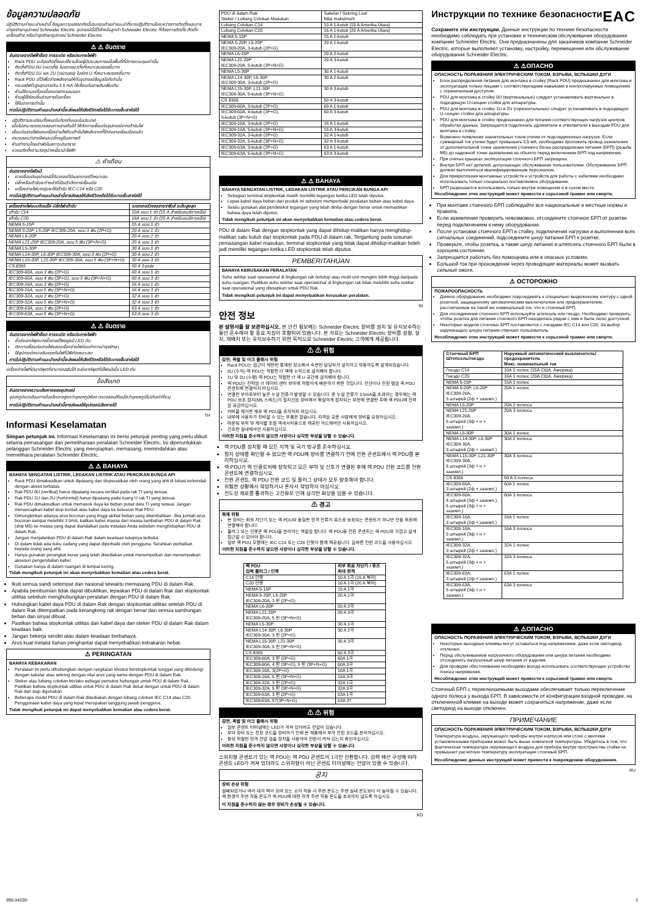ข้อมูลความปลอดภัย
ปฏิบัติตามคำแนะนำเหล่านี้ ข้อมูลความปลอดภัยนี้ประกอบด้วยคำแนะนำที่ควรปฏิบัติตามในระหว่างการติดตั้งและการบำรุงรักษาอุปกรณ์ Schneider Electric อุปกรณ์นี้มีไว้สำหรับลูกค้า Schneider Electric ที่ต้องการติดตั้ง ติดตั้ง เคลื่อนย้าย หรือบำรุงรักษาอุปกรณ์ Schneider Electric
⚠ ⚠ อันตราย
อันตรายจากไฟฟ้าช็อต การระเบิด หรือประกายไฟฟ้า
Rack PDU จะต้องติดตั้งและใช้งานโดยผู้มีประสบการณ์ในพื้นที่ที่มีการควบคุมเท่านั้น
ติดตั้งPDU 0U (แนวตั้ง) ในแถวแนวตั้งที่เหมาะสมของชั้นวาง
ติดตั้งPDU 1U และ 2U (แนวนอน) ในช่อง U ที่เหมาะสมของชั้นวาง
Rack PDU มีไว้เพื่อจ่ายพลังงานให้กับอุปกรณ์ข้อมูลไอทีเท่านั้น
กระแสไฟรั่วสูงสุดอาจเกิน 3.5 mA ให้เชื่อมต่อสายดินเพิ่มเติม
ห้ามใช้งานเครื่องเมื่อถอดฝาครอบออก
ห้ามผู้ใช้ซ่อมชิ้นส่วนภายในเครื่อง
ใช้ในอาคารเท่านั้น
การไม่ปฏิบัติตามคำแนะนำเหล่านี้จะส่งผลให้เสียชีวิตหรือได้รับบาดเจ็บสาหัสได้
ปฏิบัติตามระเบียบทั้งหมดในท้องถิ่นและในประเทศ
เมื่อไม่สามารถตรวจสอบการสายดินได้ ให้ตัดการเชื่อมต่ออุปกรณ์จากเต้ารับไฟ
เชื่อมต่อสายไฟของเครื่องจ่ายไฟกับเต้ารับไฟหลังจากที่ได้ต่อสายเรียบร้อยแล้ว
ตรวจสอบว่าสายไฟและปลั๊กอยู่ในสภาพดี
ห้ามทำงานโดยลำพังในสภาวะอันตราย
ควรแต่งตั้งตามวัสดุนำเหนี่ยวนำไฟฟ้า
⚠ คำเตือน
อันตรายจากไฟไหม้
ควรเชื่อมต่ออุปกรณ์นี้กับวงจรที่มีเบรกเกอร์ที่เหมาะสม
ปลั๊กหรือเต้ารับจะทำหน้าที่เป็นตัวตัดการเชื่อมต่อ
เครื่องจ่ายไฟบางรุ่นจะให้เต้ารับ IEC C14 หรือ C20
การไม่ปฏิบัติตามคำแนะนำเหล่านี้อาจส่งผลให้เสียชีวิตหรือได้รับบาดเจ็บสาหัสได้
| เครื่องจ่ายไฟแบบติดแร็ค ปลั๊กไฟ/เต้ารับ | เบรกเกอร์วงจรสาขา/ฟิวส์ ระดับสูงสุด |
| --- | --- |
| เต้ารับ C14 | 10A แบบ 1 ขั้ว (15 A สำหรับอเมริกาเหนือ) |
| เต้ารับ C20 | 16A แบบ 1 ขั้ว (20 A สำหรับอเมริกาเหนือ) |
| NEMA 5-15P | 15 A แบบ 1 ขั้ว |
| NEMA 5-20P, L5-20P IEC309-20A, แบบ 3 พิน (2P+G) | 20 A แบบ 1 ขั้ว |
| NEMA L6-20P | 20 A แบบ 2 ขั้ว |
| NEMA L21-20P IEC309-20A, แบบ 5 พิน (3P+N+G) | 20 A แบบ 3 ขั้ว |
| NEMA L5-30P | 30 A แบบ 1 ขั้ว |
| NEMA L14-30P, L6-30P IEC309-30A, แบบ 3 พิน (2P+G) | 30 A แบบ 2 ขั้ว |
| NEMA L15-30P, L21-30P IEC309-30A, แบบ 5 พิน (3P+N+G) | 30 A แบบ 3 ขั้ว |
| CS 8365 | 50 A 3-pole |
| IEC309-60A, แบบ 3 พิน (2P+G) | 60 A แบบ 1 ขั้ว |
| IEC309-60A, แบบ 4 พิน (3P+G), แบบ 5 พิน (3P+N+G) | 60 A แบบ 3 ขั้ว |
| IEC309-16A, แบบ 3 พิน (2P+G) | 16 A แบบ 1 ขั้ว |
| IEC309-16A, แบบ 5 พิน (3P+N+G) | 16 A แบบ 3 ขั้ว |
| IEC309-32A, แบบ 3 พิน (2P+G) | 32 A แบบ 1 ขั้ว |
| IEC309-32A, แบบ 5 พิน (3P+N+G) | 32 A แบบ 3 ขั้ว |
| IEC309-63A, แบบ 3 พิน (2P+G) | 63 A แบบ 1 ขั้ว |
| IEC309-63A, แบบ 5 พิน (3P+N+G) | 63 A แบบ 3 ขั้ว |
⚠ ⚠ อันตราย
อันตรายจากไฟฟ้าช็อต การระเบิด หรือประกายไฟฟ้า
ขั้วต่อเอาต์พุตบางขั้วอาจมีไฟอยู่แม้ LED ดับ
ตัดการเชื่อมต่อสายไฟของเครื่องจ่ายไฟก่อนทำการบำรุงรักษา
ใช้อุปกรณ์ตรวจจับแรงดันไฟที่มีพิกัดเหมาะสม
การไม่ปฏิบัติตามคำแนะนำเหล่านี้จะส่งผลให้เสียชีวิตหรือได้รับบาดเจ็บสาหัสได้
เครื่องจ่ายไฟที่มีเอาต์พุตที่สามารถสลับได้ จะมีเอาต์พุตที่มีไฟแม้เมื่อ LED ดับ
ข้อสังเกต
อันตรายจากความเสียหายของอุปกรณ์
อุณหภูมิแวดล้อมภายในแร็คอาจสูงกว่าอุณหภูมิห้อง ตรวจสอบให้แน่ใจว่าอุณหภูมิไม่เกินค่าที่ระบุ
การไม่ปฏิบัติตามคำแนะนำเหล่านี้อาจส่งผลให้อุปกรณ์เสียหายได้
TH
Informasi Keselamatan
Simpan petunjuk ini. Informasi Keselamatan ini berisi petunjuk penting yang perlu diikuti selama pemasangan dan pemeliharaan peralatan Schneider Electric. Ini diperuntukkan pelanggan Schneider Electric yang menyiapkan, memasang, memindahkan atau memelihara peralatan Schneider Electric.
⚠ ⚠ BAHAYA
BAHAYA SENGATAN LISTRIK, LEDAKAN LISTRIK ATAU PERCIKAN BUNGA API
Rack PDU dimaksudkan untuk dipasang dan dioperasikan oleh orang yang ahli di lokasi terkendali dengan akses terbatas.
Rak PDU 0U (vertikal) harus dipasang secara vertikal pada rak TI yang sesuai.
Rak PDU 1U dan 2U (horizontal) harus dipasang pada ruang U rak TI yang sesuai.
Rak PDU dimaksudkan untuk memasok daya ke beban pusat data TI yang sesuai. Jangan menancapkan kabel stop kontak atau kabel daya ke keluaran Rak PDU.
Dimungkinkan adanya arus bocoran yang tinggi akibat beban yang ditambahkan. Jika jumlah arus bocoran sampai melebihi 3.5mA, kaitkan kabel massa dari massa tambahan PDU di dalam Rak (drat M5) ke massa yang dapat diandalkan pada instalasi Anda sebelum menghidupkan PDU di dalam Rak.
Jangan menjalankan PDU di dalam Rak dalam keadaan tutupnya terbuka.
Di dalam tidak ada suku cadang yang dapat diperbaiki oleh pengguna. Serahkan perbaikan kepada orang yang ahli.
Hanya gunakan perangkat keras yang telah disediakan untuk menempelkan dan menempatkan aksesori pengendalian kabel.
Gunakan hanya di dalam ruangan di tempat kering.
Tidak mengikuti petunjuk ini akan menyebabkan kematian atau cedera berat.
Ikuti semua sandi setempat dan nasional sewaktu memasang PDU di dalam Rak.
Apabila pembumian tidak dapat dibuktikan, lepaskan PDU di dalam Rak dari stopkontak utilitas sebelum menghubungkan peralatan dengan PDU di dalam Rak.
Hubungkan kabel daya PDU di dalam Rak dengan stopkontak utilitas setelah PDU di dalam Rak ditempatkan pada kerangkeng rak dengan benar dan semua sambungan beban dan sinyal dibuat.
Pastikan bahwa stopkontak utilitas dan kabel daya dan steker PDU di dalam Rak dalam keadaan baik.
Jangan bekerja sendiri atau dalam keadaan berbahaya.
Arus kuat melalui bahan penghantar dapat menyebabkan kebakaran hebat.
⚠ PERINGATAN
BAHAYA KEBAKARAN
Peralatan ini perlu dihubungkan dengan rangkaian khusus berstopkontak tunggal yang dilindungi dengan sakelar atau sekring dengan nilai arus yang sama dengan PDU di dalam Rak.
Steker atau lubang colokan berlaku sebagai pemutus hubungan untuk PDU di dalam Rak. Pastikan bahwa stopkontak utilitas untuk PDU di dalam Rak dekat dengan untuk PDU di dalam Rak dan siap digunakan.
Beberapa model PDU di dalam Rak disediakan dengan lubang colokan IEC C14 atau C20. Penggunaan kabel daya yang tepat merupakan tanggung jawab pengguna.
Tidak mengikuti petunjuk ini dapat menyebabkan kematian atau cedera berat.
| PDU di dalam Rak Steker / Lubang Colokan Masukan | Sakelar / Sekring Luar Nilai maksimum |
| Lubang Colokan C14 | 10 A 1-kutub (15 A Amerika Utara) |
| Lubang Colokan C20 | 16 A 1-kutub (20 A Amerika Utara) |
| NEMA 5-15P | 15 A 1-kutub |
| NEMA 5-20P, L5-20P IEC309-20A, 3-kutub (2P+G) | 20 A 1-kutub |
| NEMA L6-20P | 20 A 2-kutub |
| NEMA L21-20P IEC309-20A, 5-kutub (3P+N+G) | 20 A 3-kutub |
| NEMA L5-30P | 30 A 1-kutub |
| NEMA L14-30P, L6-30P IEC309-30A, 3-kutub (2P+G) | 30 A 2-kutub |
| NEMA L15-30P, L21-30P IEC309-30A, 5-kutub (3P+N+G) | 30 A 3-kutub |
| CS 8365 | 50 A 3-kutub |
| IEC309-60A, 3-kutub (2P+G) | 60 A 1-kutub |
| IEC309-60A, 4-kutub (3P+G), 5-kutub (3P+N+G) | 60 A 3-kutub |
| IEC309-16A, 3-kutub (2P+G) | 16 A 1-kutub |
| IEC309-16A, 5-kutub (3P+N+G) | 16 A 3-kutub |
| IEC309-32A, 3-kutub (2P+G) | 32 A 1-kutub |
| IEC309-32A, 5-kutub (3P+N+G) | 32 A 3-kutub |
| IEC309-63A, 3-kutub (2P+G) | 63 A 1-kutub |
| IEC309-63A, 5-kutub (3P+N+G) | 63 A 3-kutub |
⚠ ⚠ BAHAYA
BAHAYA SENGATAN LISTRIK, LEDAKAN LISTRIK ATAU PERCIKAN BUNGA API
Sebagian terminal stopkontak masih memiliki tegangan ketika LED telah diputus.
Lepas kabel daya beban dari produk ini sebelum memperbaiki peralatan beban atau kabel daya.
Selalu gunakan alat pendeteksi tegangan yang telah dinilai dengan benar untuk memastikan bahwa daya telah diputus.
Tidak mengikuti petunjuk ini akan menyebabkan kematian atau cedera berat.
PDU di dalam Rak dengan stopkontak yang dapat dihidup-matikan hanya menghidup-matikan satu kutub dari stopkontak pada PDU di dalam rak. Tergantung pada susunan pemasangan kabel masukan, terminal stopkontak yang tidak dapat dihidup-matikan boleh jadi memiliki tegangan ketika LED stopkontak telah diputus.
PEMBERITAHUAN
BAHAYA KERUSAKAN PERALATAN
Suhu sekitar saat operasional di lingkungan rak tertutup atau multi-unit mungkin lebih tinggi daripada suhu ruangan. Pastikan suhu sekitar saat operasional di lingkungan rak tidak melebihi suhu sekitar saat operasional yang ditetapkan untuk PDU Rak.
Tidak mengikuti petunjuk ini dapat menyebabkan kerusakan peralatan.
IN
안전 정보
본 설명서를 잘 보관하십시오. 본 안전 정보에는 Schneider Electric 장비를 설치 및 유지보수하는 동안 준수해야 할 중요 지침이 포함되어 있습니다. 본 자료는 Schneider Electric 장비를 설정, 설치, 재배치 또는 유지보수하기 위한 목적으로 Schneider Electric 고객에게 제공됩니다.
⚠ ⚠ 위험
감전, 폭발 및 아크 플래시 위험
Rack PDU는 접근이 제한된 통제된 장소에서 숙련된 담당자가 설치하고 작동하도록 설계되었습니다.
0U (수직) 랙 PDU는 적합한 IT 랙에 수직으로 설치해야 합니다.
1U 및 2U (수평) 랙 PDU는 적합한 IT 랙 U 공간에 설치해야 합니다.
랙 PDU는 전력을 IT 데이터 센터 부하에 적합하게 배분하기 위한 것입니다. 전선이나 전원 탭을 랙 PDU 콘센트에 연결하지 마십시오.
연결된 부하로부터 높은 누설 전류가 발생할 수 있습니다. 총 누설 전류가 3.5mA를 초과하는 경우에는 랙 PDU 보조 접지(M5 스레드)의 접지선을 장비에서 확실하게 접지되는 부분에 연결한 후에 랙 PDU에 전력을 공급하십시오.
커버를 제거한 채로 랙 PDU를 조작하지 마십시오.
내부에 사용자가 정비할 수 있는 부품은 없습니다. 자격을 갖춘 사람에게 정비를 요청하십시오.
마운팅 부착 및 케이블 조절 액세서리용으로 제공된 하드웨어만 사용하십시오.
건조한 실내에서만 사용하십시오.
이러한 지침을 준수하지 않으면 사망이나 심각한 부상을 당할 수 있습니다.
랙 PDU를 설치할 때 모든 지역 및 국가 법규를 준수하십시오.
접지 상태를 확인할 수 없으면 랙 PDU에 장비를 연결하기 전에 전원 콘센트에서 랙 PDU를 분리하십시오.
랙 PDU가 랙 인클로저에 장착되고 모든 부하 및 신호가 연결된 후에 랙 PDU 전원 코드를 전원 콘센트에 연결하십시오.
전원 콘센트, 랙 PDU 전원 코드 및 플러그 상태가 모두 양호해야 합니다.
위험한 상황에서 작업하거나 혼자서 작업하지 마십시오.
전도성 재료를 통과하는 고전류로 인해 심각한 화상을 입을 수 있습니다.
⚠ 경고
화재 위험
본 장비는 회로 차단기 또는 랙 PDU와 동일한 정격 전류의 퓨즈로 보호되는 콘센트가 하나만 전용 회로에 연결해야 합니다.
플러그 또는 인렛은 랙 PDU를 분리하는 역할을 합니다. 랙 PDU용 전원 콘센트는 랙 PDU와 가깝고 쉽게 접근할 수 있어야 합니다.
일부 랙 PDU 모델에는 IEC C14 또는 C20 인렛이 함께 제공됩니다. 올바른 전원 코드를 사용하십시오.
이러한 지침을 준수하지 않으면 사망이나 심각한 부상을 당할 수 있습니다.
| 랙 PDU 입력 플러그 / 인렛 | 외부 회로 차단기 / 퓨즈 최대 정격 |
| --- | --- |
| C14 인렛 | 10 A 1극 (15 A 북미) |
| C20 인렛 | 16 A 1극 (20 A 북미) |
| NEMA 5-15P | 15 A 1극 |
| NEMA 5-20P, L5-20P IEC309-20A, 3 핀 (2P+G) | 20 A 1극 |
| NEMA L6-20P | 20 A 2극 |
| NEMA L21-20P IEC309-20A, 5 핀 (3P+N+G) | 20 A 3극 |
| NEMA L5-30P | 30 A 1극 |
| NEMA L14-30P, L6-30P IEC309-30A, 3 핀 (2P+G) | 30 A 2극 |
| NEMA L15-30P, L21-30P IEC309-30A, 5 핀 (3P+N+G) | 30 A 3극 |
| CS 8365 | 50 A 3극 |
| IEC309-60A, 3 핀 (2P+G) | 60A 1극 |
| IEC309-60A, 4 핀 (3P+G), 5 핀 (3P+N+G) | 60A 3극 |
| IEC309-16A, 3(2P+G) | 16A 1극 |
| IEC309-16A, 5 핀 (3P+N+G) | 16A 3극 |
| IEC309-32A, 3 핀 (2P+G) | 32A 1극 |
| IEC309-32A, 5 핀 (3P+N+G) | 32A 3극 |
| IEC309-63A, 3 핀 (2P+G) | 63A 1극 |
| IEC309-63A, 5?(3P+N+G) | 63A 3? |
⚠ ⚠ 위험
감전, 폭발 및 아크 플래시 위험
일부 콘센트 터미널에는 LED가 꺼져 있더라도 전압이 있습니다.
부하 장비 또는 전원 코드를 정비하기 전에 본 제품에서 부하 전원 코드를 분리하십시오.
항상 적절한 정격 전압 검출 장치를 사용하여 전원이 꺼져 있는지 확인하십시오.
이러한 지침을 준수하지 않으면 사망이나 심각한 부상을 당할 수 있습니다.
스위치형 콘센트가 있는 랙 PDU는 랙 PDU 콘센트의 1극만 전환합니다. 입력 배선 구성에 따라 콘센트 LED가 꺼져 있더라도 스위치형이 아닌 콘센트 터미널에는 전압이 있을 수 있습니다.
공지
장비 손상 위험
밀폐되었거나 여러 대의 랙이 모여 있는 곳의 작동 시 주변 온도는 주변 실내 온도보다 더 높아질 수 있습니다. 랙 환경의 주변 작동 온도가 랙 PDU에 대한 정격 주변 작동 온도를 초과하지 않도록 하십시오.
이 지침을 준수하지 않는 경우 장비가 손상될 수 있습니다.
KO
Инструкции по технике безопасности
EAC
Сохраните эти инструкции. Данные инструкции по технике безопасности необходимо соблюдать при установке и техническом обслуживании оборудования компании Schneider Electric. Они предназначены для заказчиков компании Schneider Electric, которые выполняют установку, настройку, перемещение или обслуживание оборудования Schneider Electric.
⚠ ⚠ОПАСНО
ОПАСНОСТЬ ПОРАЖЕНИЯ ЭЛЕКТРИЧЕСКИМ ТОКОМ, ВЗРЫВА, ВСПЫШКИ ДУГИ
Блок распределения питания для монтажа в стойку (Rack PDU) предназначен для монтажа и эксплуатации только лицами с соответствующими навыками в контролируемых помещениях с ограниченным доступом.
PDU для монтажа в стойку 0U (вертикальные) следует устанавливать вертикально в подходящую U-секцию стойки для аппаратуры.
PDU для монтажа в стойку 1U и 2U (горизонтальные) следует устанавливать в подходящую U-секцию стойки для аппаратуры.
PDU для монтажа в стойку предназначен для питания соответствующих нагрузок центров обработки данных. Запрещается подключать удлинители и ответвители к выходам PDU для монтажа в стойку.
Возможно появление значительных токов утечки от подсоединенных нагрузок. Если суммарный ток утечки будет превышать 3,5 мА, необходимо проложить провод заземления от дополнительной точки заземления стоечного блока распределения питания (БРП) (резьба M5) до надежной точки заземления на объекте перед включением БРП под напряжение.
При снятых крышках эксплуатация стоечного БРП запрещена.
Внутри БРП нет деталей, допускающих обслуживание пользователем. Обслуживание БРП должно выполняться квалифицированным персоналом.
Для прикрепления монтажных устройств и устройств для работы с кабелями необходимо использовать только специально поставляемое оборудование.
БРП разрешается использовать только внутри помещения и в сухом месте.
Несоблюдение этих инструкций может привести к серьезной травме или смерти.
При монтаже стоечного БРП соблюдайте все национальные и местные нормы и правила.
Если заземление проверить невозможно, отсоедините стоечное БРП от розетки перед подключением к нему оборудования.
После установки стоечного БРП в стойку, подключения нагрузки и выполнения всех сигнальных соединений, подсоедините шнур питания БРП к розетке.
Проверьте, чтобы розетка, а также шнур питания и штепсель стоечного БРП были в хорошем состоянии.
Запрещается работать без помощника или в опасных условиях.
Большой ток при прохождении через проводящие материалы может вызвать сильные ожоги.
⚠ ОСТОРОЖНО
ПОЖАРООПАСНОСТЬ
Данное оборудование необходимо подсоединять к специально выделенному контуру с одной розеткой, защищенному автоматическим выключателем или предохранителем, рассчитанным на такой же номинальный ток, что и стоечный БРП.
Для отсоединения стоечного БРП используйте штепсель или гнездо. Необходимо проверить, чтобы розетка для питания стоечного БРП находилась рядом с ним и была легко доступной.
Некоторые модели стоечных БРП поставляются с гнездами IEC C14 или C20. За выбор надлежащего шнура питания отвечает пользователь.
Несоблюдение этих инструкций может привести к серьезной травме или смерти.
| Стоечный БРП Штепсель/гнездо | Наружный автоматический выключатель/предохранитель Макс. номинальный ток |
| --- | --- |
| Гнездо C14 | 10A 1 полюс (15A США. Америка) |
| Гнездо C20 | 16A 1 полюс (20A США. Америка) |
| NEMA 5-15P | 15A 1 полюс |
| NEMA 5-20P, L5-20P IEC309-20A, 3 штырей (2ф + заземл.) | 20A 1 полюс |
| NEMA L6-20P | 20A 2 полюса |
| NEMA L21-20P IEC309-20A, 5 штырей (3ф + н + заземл.) | 20A 3 полюса |
| NEMA L5-30P | 30A 1 полюс |
| NEMA L14-30P, L6-30P IEC309-30A, 3 штырей (2ф + заземл.) | 30A 2 полюса |
| NEMA L15-30P, L21-30P IEC309-30A, 5 штырей (3ф + н + заземл.) | 30A 3 полюса |
| CS 8365 | 50 A 3 полюса |
| IEC309-60A, 3 штырей (2ф + заземл.) | 60A 1 полюс |
| IEC309-60A, 4 штырей (3ф + заземл.), 5 штырей (3ф + н + заземл.) | 60A 3 полюса |
| IEC309-16A, 3 штырей (2ф + заземл.) | 16A 1 полюс |
| IEC309-16A, 5 штырей (3ф + н + заземл.) | 16A 3 полюса |
| IEC309-32A, 3 штырей (2ф + заземл.) | 32A 1 полюс |
| IEC309-32A, 5 штырей (3ф + н + заземл.) | 32A 3 полюса |
| IEC309-63A, 3 штырей (2ф + заземл.) | 63A 1 полюс |
| IEC309-63A, 5 штырей (3ф + н + заземл.) | 63A 3 полюса |
⚠ ⚠ОПАСНО
ОПАСНОСТЬ ПОРАЖЕНИЯ ЭЛЕКТРИЧЕСКИМ ТОКОМ, ВЗРЫВА, ВСПЫШКИ ДУГИ
Некоторые выходные клеммы могут оставаться под напряжением, даже если светодиод отключен.
Перед обслуживанием нагрузочного оборудования или шнура питания необходимо отсоединить нагрузочный шнур питания от изделия.
Для проверки обесточивания необходимо всегда использовать соответствующее устройство поиска напряжения.
Несоблюдение этих инструкций может привести к серьезной травме или смерти.
Стоечный БРП с переключаемыми выходами обеспечивает только переключение одного полюса у выхода БРП. В зависимости от конфигурации входной проводки, на отключенной клемме на выходе может сохраняться напряжение, даже если светодиод на выходе отключен.
ПРИМЕЧАНИЕ
ОПАСНОСТЬ ПОРАЖЕНИЯ ЭЛЕКТРИЧЕСКИМ ТОКОМ, ВЗРЫВА, ВСПЫШКИ ДУГИ
Температура воздуха, окружающего приборы внутри корпусов или стоек с многими установленными приборами может быть выше комнатной температуры. Убедитесь в том, что фактическая температура окружающего воздуха для прибора внутри пространства стойки не превышает расчетную температуру эксплуатации стоечный БРП.
Несоблюдение данных инструкций может привести к повреждению оборудования.
RU
990-3433G 3